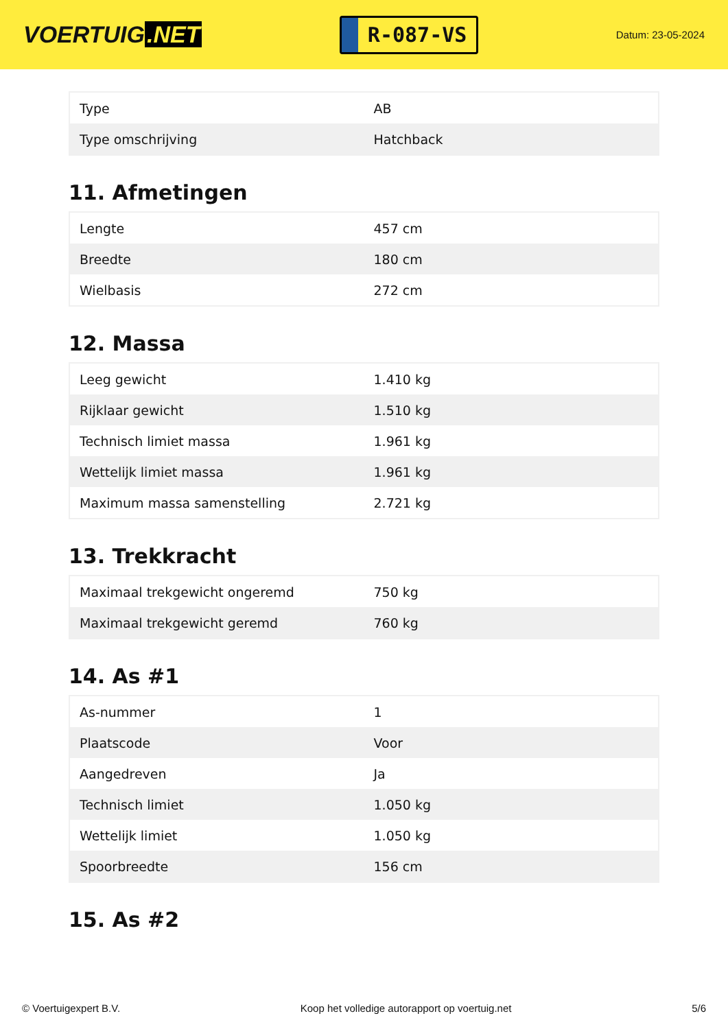VOERTUIG.NET
R-087-VS
Datum: 23-05-2024
| Type | AB |
| Type omschrijving | Hatchback |
11. Afmetingen
| Lengte | 457 cm |
| Breedte | 180 cm |
| Wielbasis | 272 cm |
12. Massa
| Leeg gewicht | 1.410 kg |
| Rijklaar gewicht | 1.510 kg |
| Technisch limiet massa | 1.961 kg |
| Wettelijk limiet massa | 1.961 kg |
| Maximum massa samenstelling | 2.721 kg |
13. Trekkracht
| Maximaal trekgewicht ongeremd | 750 kg |
| Maximaal trekgewicht geremd | 760 kg |
14. As #1
| As-nummer | 1 |
| Plaatscode | Voor |
| Aangedreven | Ja |
| Technisch limiet | 1.050 kg |
| Wettelijk limiet | 1.050 kg |
| Spoorbreedte | 156 cm |
15. As #2
© Voertuigexpert B.V. Koop het volledige autorapport op voertuig.net 5/6